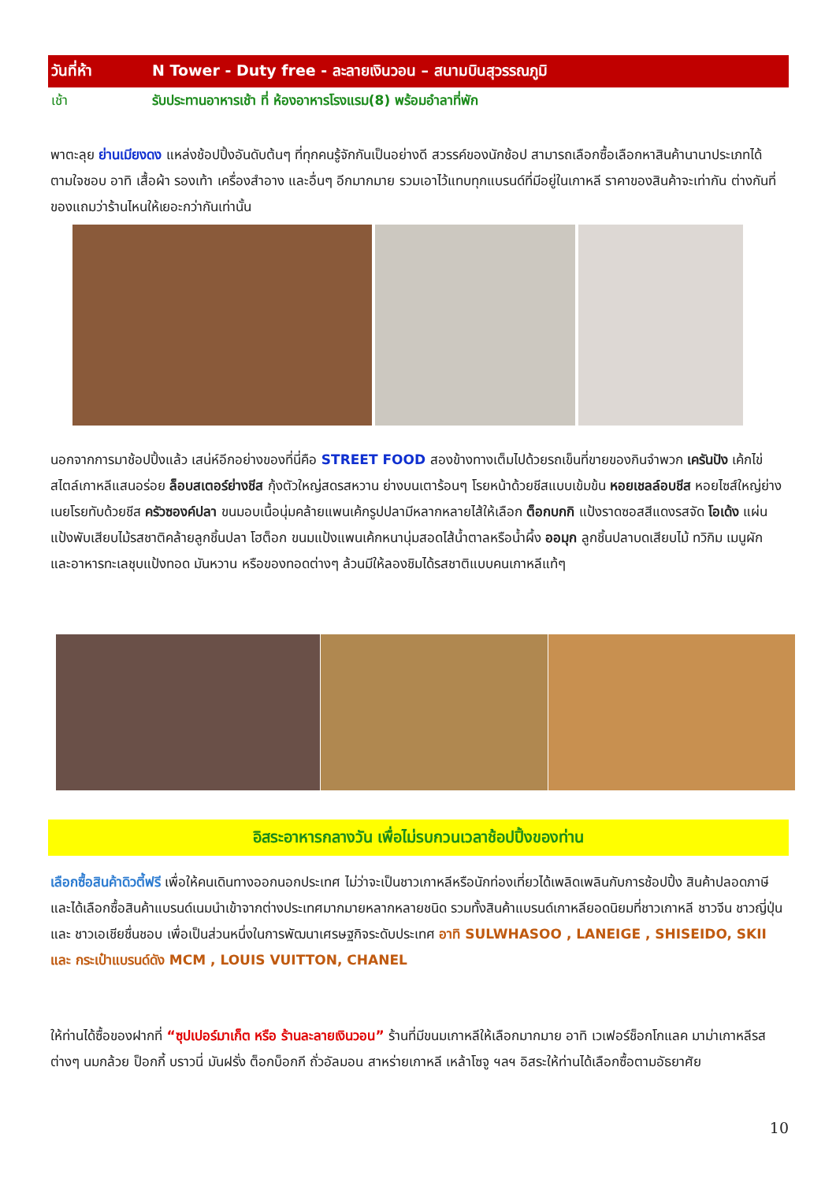วันที่ห้า N Tower - Duty free - ละลายเงินวอน – สนามบินสุวรรณภูมิ
เช้า รับประทานอาหารเช้า ที่ ห้องอาหารโรงแรม(8) พร้อมอำลาที่พัก
พาตะลุย ย่านเมียงดง แหล่งช้อปปิ้งอันดับต้นๆ ที่ทุกคนรู้จักกันเป็นอย่างดี สวรรค์ของนักช้อป สามารถเลือกซื้อเลือกหาสินค้านานาประเภทได้ตามใจชอบ อาทิ เสื้อผ้า รองเท้า เครื่องสำอาง และอื่นๆ อีกมากมาย รวมเอาไว้แทบทุกแบรนด์ที่มีอยู่ในเกาหลี ราคาของสินค้าจะเท่ากัน ต่างกันที่ของแถมว่าร้านไหนให้เยอะกว่ากันเท่านั้น
นอกจากการมาช้อปปิ้งแล้ว เสน่ห์อีกอย่างของที่นี่คือ STREET FOOD สองข้างทางเต็มไปด้วยรถเข็นที่ขายของกินจำพวก เครันปัง เค้กไข่สไตล์เกาหลีแสนอร่อย ล็อบสเตอร์ย่างชีส กุ้งตัวใหญ่สดรสหวาน ย่างบนเตาร้อนๆ โรยหน้าด้วยชีสแบบเข้มข้น หอยเชลล์อบชีส หอยไซส์ใหญ่ย่างเนยโรยทับด้วยชีส ครัวซองค์ปลา ขนมอบเนื้อนุ่มคล้ายแพนเค้กรูปปลามีหลากหลายไส้ให้เลือก ต็อกบกกิ แป้งราดซอสสีแดงรสจัด โอเด้ง แผ่นแป้งพับเสียบไม้รสชาติคล้ายลูกชิ้นปลา โฮต็อก ขนมแป้งแพนเค้กหนานุ่มสอดไส้น้ำตาลหรือน้ำผึ้ง ออมุก ลูกชิ้นปลาบดเสียบไม้ ทวิกิม เมนูผัก และอาหารทะเลชุบแป้งทอด มันหวาน หรือของทอดต่างๆ ล้วนมีให้ลองชิมได้รสชาติแบบคนเกาหลีแท้ๆ
อิสระอาหารกลางวัน เพื่อไม่รบกวนเวลาช้อปปิ้งของท่าน
เลือกซื้อสินค้าดิวตี้ฟรี เพื่อให้คนเดินทางออกนอกประเทศ ไม่ว่าจะเป็นชาวเกาหลีหรือนักท่องเที่ยวได้เพลิดเพลินกับการช้อปปิ้ง สินค้าปลอดภาษี และได้เลือกซื้อสินค้าแบรนด์เนมนำเข้าจากต่างประเทศมากมายหลากหลายชนิด รวมทั้งสินค้าแบรนด์เกาหลียอดนิยมที่ชาวเกาหลี ชาวจีน ชาวญี่ปุ่น และ ชาวเอเชียชื่นชอบ เพื่อเป็นส่วนหนึ่งในการพัฒนาเศรษฐกิจระดับประเทศ อาทิ SULWHASOO , LANEIGE , SHISEIDO, SKII และ กระเป๋าแบรนด์ดัง MCM , LOUIS VUITTON, CHANEL
ให้ท่านได้ซื้อของฝากที่ “ซุปเปอร์มาเก็ต หรือ ร้านละลายเงินวอน” ร้านที่มีขนมเกาหลีให้เลือกมากมาย อาทิ เวเฟอร์ช็อกโกแลค มาม่าเกาหลีรสต่างๆ นมกล้วย ป็อกกี้ บราวนี่ มันฝรั่ง ต็อกบ็อกกี ถั่วอัลมอน สาหร่ายเกาหลี เหล้าโซจู ฯลฯ อิสระให้ท่านได้เลือกซื้อตามอัธยาศัย
10